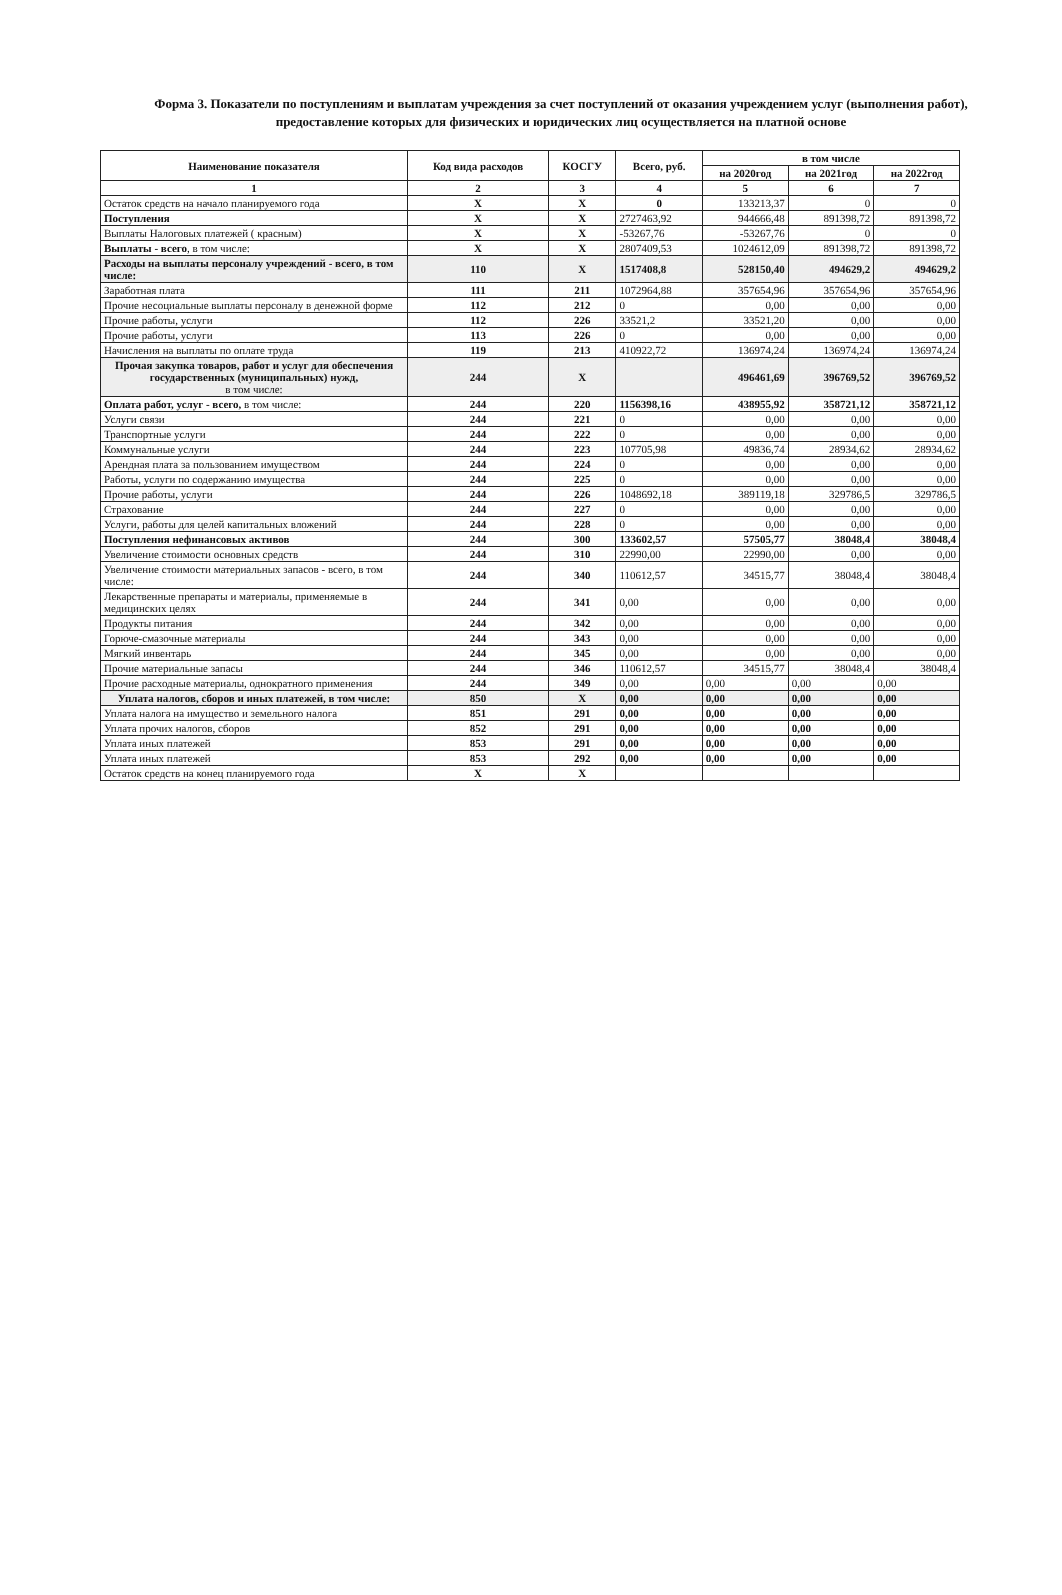Форма 3. Показатели по поступлениям и выплатам учреждения за счет поступлений от оказания учреждением услуг (выполнения работ), предоставление которых для физических и юридических лиц осуществляется на платной основе
| Наименование показателя | Код вида расходов | КОСГУ | Всего, руб. | в том числе | | |
| --- | --- | --- | --- | --- | --- | --- |
| | | | | на 2020год | на 2021год | на 2022год |
| 1 | 2 | 3 | 4 | 5 | 6 | 7 |
| Остаток средств на начало планируемого года | X | X | 0 | 133213,37 | 0 | 0 |
| Поступления | X | X | 2727463,92 | 944666,48 | 891398,72 | 891398,72 |
| Выплаты Налоговых платежей ( красным) | X | X | -53267,76 | -53267,76 | 0 | 0 |
| Выплаты - всего , в том числе: | X | X | 2807409,53 | 1024612,09 | 891398,72 | 891398,72 |
| Расходы на выплаты персоналу учреждений - всего, в том числе: | 110 | X | 1517408,8 | 528150,40 | 494629,2 | 494629,2 |
| Заработная плата | 111 | 211 | 1072964,88 | 357654,96 | 357654,96 | 357654,96 |
| Прочие несоциальные выплаты персоналу в денежной форме | 112 | 212 | 0 | 0,00 | 0,00 | 0,00 |
| Прочие работы, услуги | 112 | 226 | 33521,2 | 33521,20 | 0,00 | 0,00 |
| Прочие работы, услуги | 113 | 226 | 0 | 0,00 | 0,00 | 0,00 |
| Начисления на выплаты по оплате труда | 119 | 213 | 410922,72 | 136974,24 | 136974,24 | 136974,24 |
| Прочая закупка товаров, работ и услуг для обеспечения государственных (муниципальных) нужд, в том числе: | 244 | X | | 496461,69 | 396769,52 | 396769,52 |
| Оплата работ, услуг - всего, в том числе: | 244 | 220 | 1156398,16 | 438955,92 | 358721,12 | 358721,12 |
| Услуги связи | 244 | 221 | 0 | 0,00 | 0,00 | 0,00 |
| Транспортные услуги | 244 | 222 | 0 | 0,00 | 0,00 | 0,00 |
| Коммунальные услуги | 244 | 223 | 107705,98 | 49836,74 | 28934,62 | 28934,62 |
| Арендная плата за пользованием имуществом | 244 | 224 | 0 | 0,00 | 0,00 | 0,00 |
| Работы, услуги по содержанию имущества | 244 | 225 | 0 | 0,00 | 0,00 | 0,00 |
| Прочие работы, услуги | 244 | 226 | 1048692,18 | 389119,18 | 329786,5 | 329786,5 |
| Страхование | 244 | 227 | 0 | 0,00 | 0,00 | 0,00 |
| Услуги, работы для целей капитальных вложений | 244 | 228 | 0 | 0,00 | 0,00 | 0,00 |
| Поступления нефинансовых активов | 244 | 300 | 133602,57 | 57505,77 | 38048,4 | 38048,4 |
| Увеличение стоимости основных средств | 244 | 310 | 22990,00 | 22990,00 | 0,00 | 0,00 |
| Увеличение стоимости материальных запасов - всего, в том числе: | 244 | 340 | 110612,57 | 34515,77 | 38048,4 | 38048,4 |
| Лекарственные препараты и материалы, применяемые в медицинских целях | 244 | 341 | 0,00 | 0,00 | 0,00 | 0,00 |
| Продукты питания | 244 | 342 | 0,00 | 0,00 | 0,00 | 0,00 |
| Горюче-смазочные материалы | 244 | 343 | 0,00 | 0,00 | 0,00 | 0,00 |
| Мягкий инвентарь | 244 | 345 | 0,00 | 0,00 | 0,00 | 0,00 |
| Прочие материальные запасы | 244 | 346 | 110612,57 | 34515,77 | 38048,4 | 38048,4 |
| Прочие расходные материалы, однократного применения | 244 | 349 | 0,00 | 0,00 | 0,00 | 0,00 |
| Уплата налогов, сборов и иных платежей, в том числе: | 850 | X | 0,00 | 0,00 | 0,00 | 0,00 |
| Уплата налога на имущество и земельного налога | 851 | 291 | 0,00 | 0,00 | 0,00 | 0,00 |
| Уплата прочих налогов, сборов | 852 | 291 | 0,00 | 0,00 | 0,00 | 0,00 |
| Уплата иных платежей | 853 | 291 | 0,00 | 0,00 | 0,00 | 0,00 |
| Уплата иных платежей | 853 | 292 | 0,00 | 0,00 | 0,00 | 0,00 |
| Остаток средств на конец планируемого года | X | X | | | | |